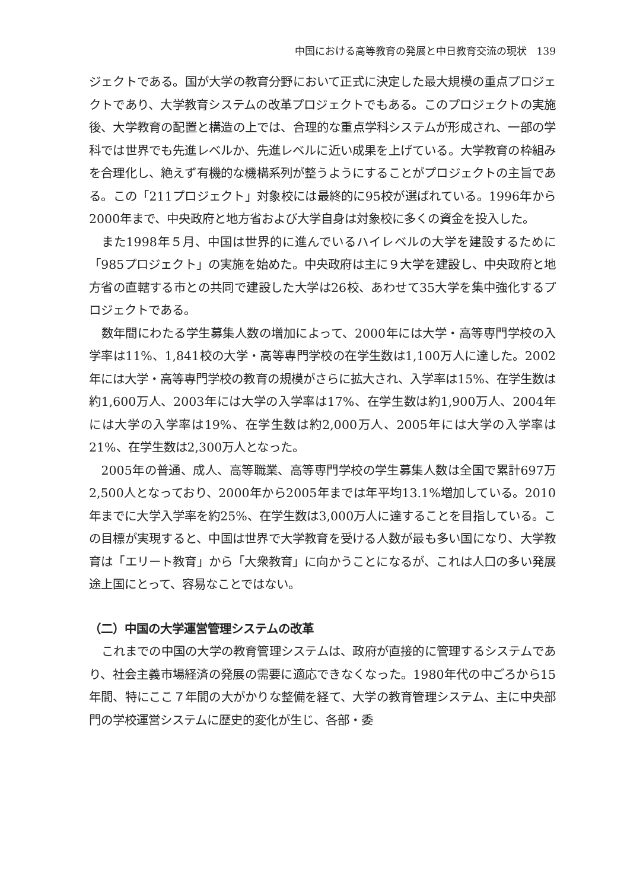中国における高等教育の発展と中日教育交流の現状　139
ジェクトである。国が大学の教育分野において正式に決定した最大規模の重点プロジェクトであり、大学教育システムの改革プロジェクトでもある。このプロジェクトの実施後、大学教育の配置と構造の上では、合理的な重点学科システムが形成され、一部の学科では世界でも先進レベルか、先進レベルに近い成果を上げている。大学教育の枠組みを合理化し、絶えず有機的な機構系列が整うようにすることがプロジェクトの主旨である。この「211プロジェクト」対象校には最終的に95校が選ばれている。1996年から2000年まで、中央政府と地方省および大学自身は対象校に多くの資金を投入した。
また1998年５月、中国は世界的に進んでいるハイレベルの大学を建設するために「985プロジェクト」の実施を始めた。中央政府は主に９大学を建設し、中央政府と地方省の直轄する市との共同で建設した大学は26校、あわせて35大学を集中強化するプロジェクトである。
数年間にわたる学生募集人数の増加によって、2000年には大学・高等専門学校の入学率は11%、1,841校の大学・高等専門学校の在学生数は1,100万人に達した。2002年には大学・高等専門学校の教育の規模がさらに拡大され、入学率は15%、在学生数は約1,600万人、2003年には大学の入学率は17%、在学生数は約1,900万人、2004年には大学の入学率は19%、在学生数は約2,000万人、2005年には大学の入学率は21%、在学生数は2,300万人となった。
2005年の普通、成人、高等職業、高等専門学校の学生募集人数は全国で累計697万2,500人となっており、2000年から2005年までは年平均13.1%増加している。2010年までに大学入学率を約25%、在学生数は3,000万人に達することを目指している。この目標が実現すると、中国は世界で大学教育を受ける人数が最も多い国になり、大学教育は「エリート教育」から「大衆教育」に向かうことになるが、これは人口の多い発展途上国にとって、容易なことではない。
（二）中国の大学運営管理システムの改革
これまでの中国の大学の教育管理システムは、政府が直接的に管理するシステムであり、社会主義市場経済の発展の需要に適応できなくなった。1980年代の中ごろから15年間、特にここ７年間の大がかりな整備を経て、大学の教育管理システム、主に中央部門の学校運営システムに歴史的変化が生じ、各部・委